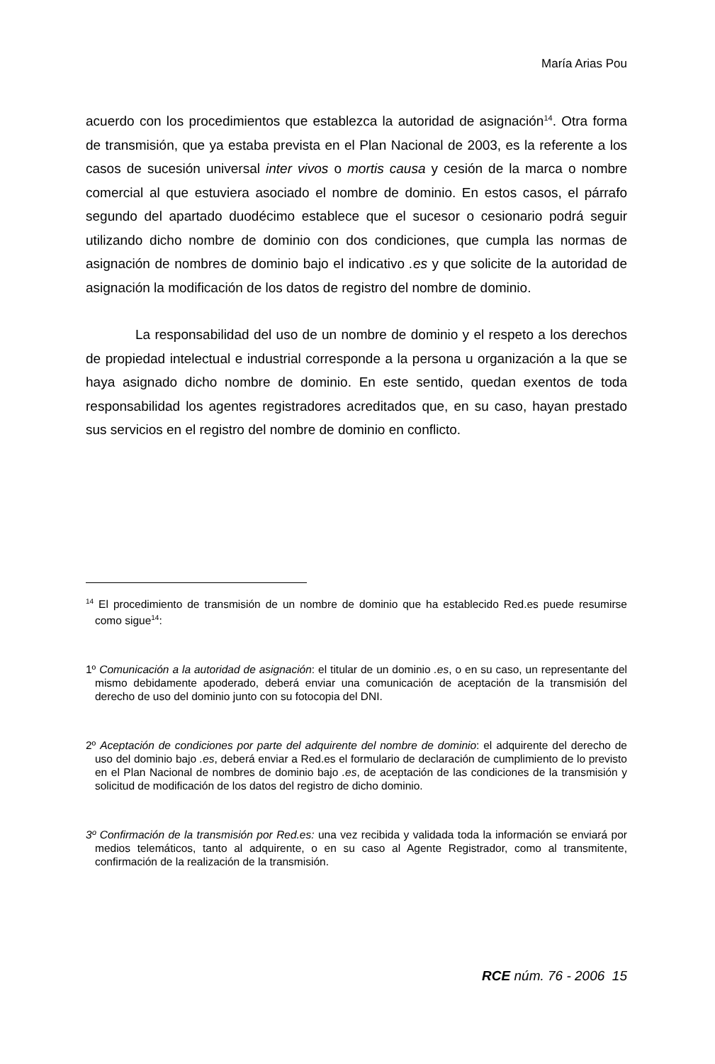María Arias Pou
acuerdo con los procedimientos que establezca la autoridad de asignación<sup>14</sup>. Otra forma de transmisión, que ya estaba prevista en el Plan Nacional de 2003, es la referente a los casos de sucesión universal inter vivos o mortis causa y cesión de la marca o nombre comercial al que estuviera asociado el nombre de dominio. En estos casos, el párrafo segundo del apartado duodécimo establece que el sucesor o cesionario podrá seguir utilizando dicho nombre de dominio con dos condiciones, que cumpla las normas de asignación de nombres de dominio bajo el indicativo .es y que solicite de la autoridad de asignación la modificación de los datos de registro del nombre de dominio.
La responsabilidad del uso de un nombre de dominio y el respeto a los derechos de propiedad intelectual e industrial corresponde a la persona u organización a la que se haya asignado dicho nombre de dominio. En este sentido, quedan exentos de toda responsabilidad los agentes registradores acreditados que, en su caso, hayan prestado sus servicios en el registro del nombre de dominio en conflicto.
<sup>14</sup> El procedimiento de transmisión de un nombre de dominio que ha establecido Red.es puede resumirse como sigue<sup>14</sup>:
1º Comunicación a la autoridad de asignación: el titular de un dominio .es, o en su caso, un representante del mismo debidamente apoderado, deberá enviar una comunicación de aceptación de la transmisión del derecho de uso del dominio junto con su fotocopia del DNI.
2º Aceptación de condiciones por parte del adquirente del nombre de dominio: el adquirente del derecho de uso del dominio bajo .es, deberá enviar a Red.es el formulario de declaración de cumplimiento de lo previsto en el Plan Nacional de nombres de dominio bajo .es, de aceptación de las condiciones de la transmisión y solicitud de modificación de los datos del registro de dicho dominio.
3º Confirmación de la transmisión por Red.es: una vez recibida y validada toda la información se enviará por medios telemáticos, tanto al adquirente, o en su caso al Agente Registrador, como al transmitente, confirmación de la realización de la transmisión.
RCE núm. 76 - 2006 15